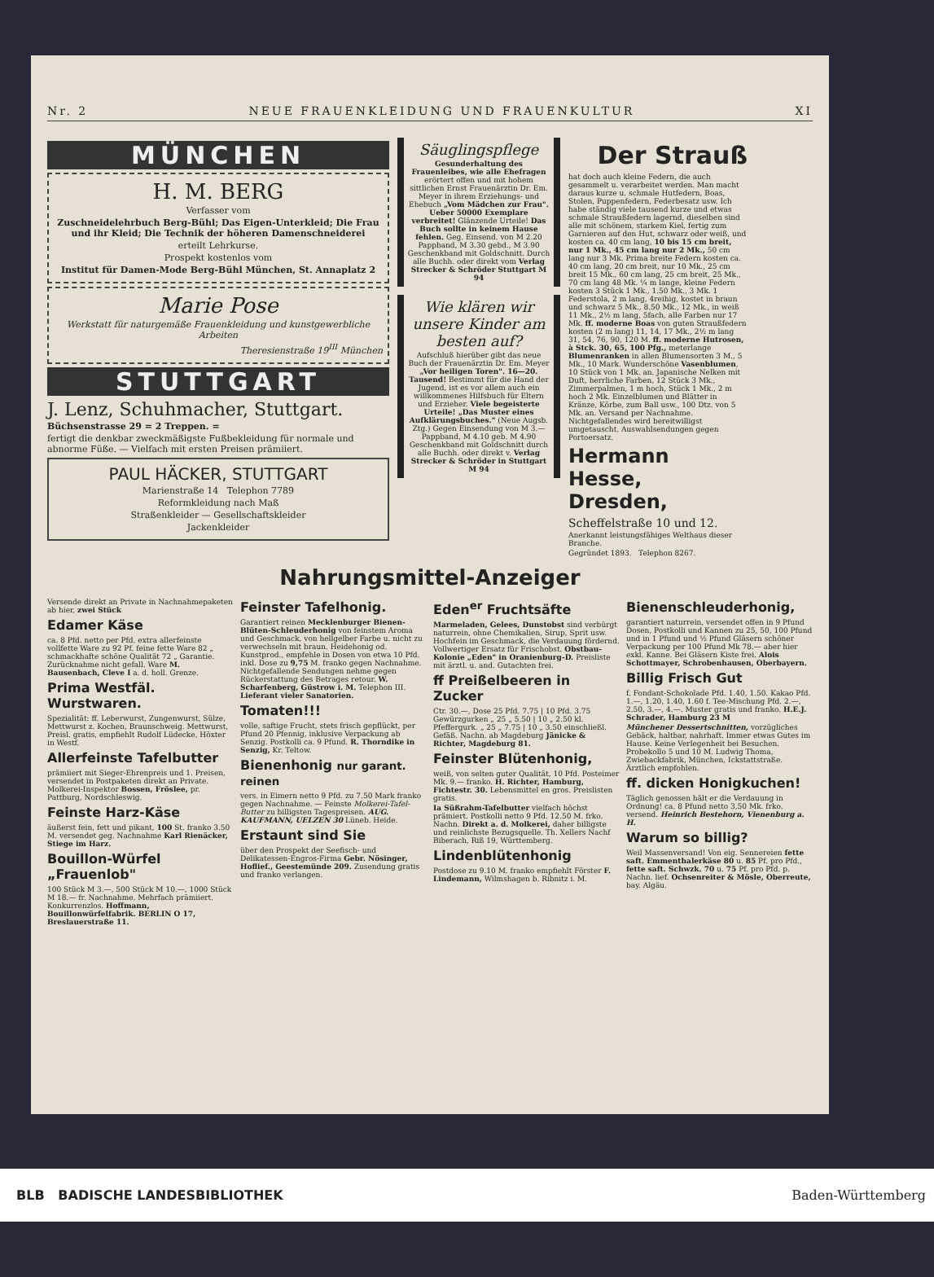Nr. 2 NEUE FRAUENKLEIDUNG UND FRAUENKULTUR XI
MÜNCHEN
H. M. BERG
Verfasser vom
Zuschneidelehrbuch Berg-Bühl; Das Eigen-Unterkleid; Die Frau und ihr Kleid; Die Technik der höheren Damenschneiderei
erteilt Lehrkurse.
Prospekt kostenlos vom
Institut für Damen-Mode Berg-Bühl München, St. Annaplatz 2
Marie Pose
Werkstatt für naturgemäße Frauenkleidung und kunstgewerbliche Arbeiten
Theresienstraße 19<sup>III</sup> München
STUTTGART
J. Lenz, Schuhmacher, Stuttgart.
Büchsenstrasse 29 = 2 Treppen. =
fertigt die denkbar zweckmäßigste Fußbekleidung für normale und abnorme Füße. — Vielfach mit ersten Preisen prämiiert.
PAUL HÄCKER, STUTTGART
Marienstraße 14 Telephon 7789
Reformkleidung nach Maß
Straßenkleider — Gesellschaftskleider
Jackenkleider
Säuglingspflege
Gesunderhaltung des Frauenleibes, wie alle Ehefragen erörtert offen und mit hohem sittlichen Ernst Frauenärztin Dr. Em. Meyer in ihrem Erziehungs- und Ehebuch „Vom Mädchen zur Frau". Ueber 50000 Exemplare verbreitet! Glänzende Urteile! Das Buch sollte in keinem Hause fehlen. Geg. Einsend. von M 2.20 Pappband, M 3.30 gebd., M 3.90 Geschenkband mit Goldschnitt. Durch alle Buchh. oder direkt vom Verlag Strecker & Schröder Stuttgart M 94
Wie klären wir unsere Kinder am besten auf?
Aufschluß hierüber gibt das neue Buch der Frauenärztin Dr. Em. Meyer „Vor heiligen Toren". 16—20. Tausend! Bestimmt für die Hand der Jugend, ist es vor allem auch ein willkommenes Hilfsbuch für Eltern und Erzieher. Viele begeisterte Urteile! „Das Muster eines Aufklärungsbuches." (Neue Augsb. Ztg.) Gegen Einsendung von M 3.— Pappband, M 4.10 geb. M 4.90 Geschenkband mit Goldschnitt durch alle Buchh. oder direkt v. Verlag Strecker & Schröder in Stuttgart M 94
Der Strauß
hat doch auch kleine Federn, die auch gesammelt u. verarbeitet werden. Man macht daraus kurze u. schmale Hutfedern, Boas, Stolen, Puppenfedern, Federbesatz usw. Ich habe ständig viele tausend kurze und etwas schmale Straußfedern lagernd, dieselben sind alle mit schönem, starkem Kiel, fertig zum Garnieren auf den Hut, schwarz oder weiß, und kosten ca. 40 cm lang, 10 bis 15 cm breit, nur 1 Mk., 45 cm lang nur 2 Mk., 50 cm lang nur 3 Mk. Prima breite Federn kosten ca. 40 cm lang, 20 cm breit, nur 10 Mk., 25 cm breit 15 Mk., 60 cm lang, 25 cm breit, 25 Mk., 70 cm lang 48 Mk. ¼ m lange, kleine Federn kosten 3 Stück 1 Mk., 1.50 Mk., 3 Mk. 1 Federstola, 2 m lang, 4reihig, kostet in braun und schwarz 5 Mk., 8.50 Mk., 12 Mk., in weiß 11 Mk., 2½ m lang, 5fach, alle Farben nur 17 Mk. ff. moderne Boas von guten Straußfedern kosten (2 m lang) 11, 14, 17 Mk., 2½ m lang 31, 54, 76, 90, 120 M. ff. moderne Hutrosen, à Stck. 30, 65, 100 Pfg., meterlange Blumenranken in allen Blumensorten 3 M., 5 Mk., 10 Mark. Wunderschöne Vasenblumen, 10 Stück von 1 Mk. an. Japanische Nelken mit Duft, herrliche Farben, 12 Stück 3 Mk., Zimmerpalmen, 1 m hoch, Stück 1 Mk., 2 m hoch 2 Mk. Einzelblumen und Blätter in Kränze, Körbe, zum Ball usw., 100 Dtz. von 5 Mk. an. Versand per Nachnahme. Nichtgefallendes wird bereitwilligst umgetauscht. Auswahlsendungen gegen Portoersatz.
Hermann Hesse, Dresden,
Scheffelstraße 10 und 12.
Anerkannt leistungsfähiges Welthaus dieser Branche.
Gegründet 1893. Telephon 8267.
Nahrungsmittel-Anzeiger
Versende direkt an Private in Nachnahmepaketen ab hier, zwei Stück
Edamer Käse
ca. 8 Pfd. netto per Pfd. extra allerfeinste vollfette Ware zu 92 Pf. feine fette Ware 82 „ schmackhafte schöne Qualität 72 „ Garantie. Zurücknahme nicht gefall. Ware M. Bausenbach, Cleve I a. d. holl. Grenze.
Prima Westfäl. Wurstwaren.
Spezialität: ff. Leberwurst, Zungenwurst, Sülze, Mettwurst z. Kochen, Braunschweig. Mettwurst, Preisl. gratis, empfiehlt Rudolf Lüdecke, Höxter in Westf.
Allerfeinste Tafelbutter
prämiiert mit Sieger-Ehrenpreis und 1. Preisen, versendet in Postpaketen direkt an Private. Molkerei-Inspektor Bossen, Fröslee, pr. Pattburg, Nordschleswig.
Feinste Harz-Käse
äußerst fein, fett und pikant, 100 St. franko 3.50 M. versendet geg. Nachnahme Karl Rienäcker, Stiege im Harz.
Bouillon-Würfel „Frauenlob"
100 Stück M 3.—, 500 Stück M 10.—, 1000 Stück M 18.— fr. Nachnahme. Mehrfach prämiiert. Konkurrenzlos. Hoffmann, Bouillonwürfelfabrik. BERLIN O 17, Breslauerstraße 11.
Feinster Tafelhonig.
Garantiert reinen Mecklenburger Bienen-Blüten-Schleuderhonig von feinstem Aroma und Geschmack, von hellgelber Farbe u. nicht zu verwechseln mit braun. Heidehonig od. Kunstprod., empfehle in Dosen von etwa 10 Pfd. inkl. Dose zu 9,75 M. franko gegen Nachnahme. Nichtgefallende Sendungen nehme gegen Rückerstattung des Betrages retour. W. Scharfenberg, Güstrow i. M. Telephon III. Lieferant vieler Sanatorien.
Tomaten!!!
volle, saftige Frucht, stets frisch gepflückt, per Pfund 20 Pfennig, inklusive Verpackung ab Senzig. Postkolli ca. 9 Pfund. R. Thorndike in Senzig, Kr. Teltow.
Bienenhonig nur garant. reinen
vers. in Eimern netto 9 Pfd. zu 7.50 Mark franko gegen Nachnahme. — Feinste Molkerei-Tafel-Butter zu billigsten Tagespreisen. AUG. KAUFMANN, UELZEN 30 Lüneb. Heide.
Erstaunt sind Sie
über den Prospekt der Seefisch- und Delikatessen-Engros-Firma Gebr. Nösinger, Hoflief., Geestemünde 209. Zusendung gratis und franko verlangen.
Eden<sup>er</sup> Fruchtsäfte
Marmeladen, Gelees, Dunstobst sind verbürgt naturrein, ohne Chemikalien, Sirup, Sprit usw. Hochfein im Geschmack, die Verdauung fördernd. Vollwertiger Ersatz für Frischobst. Obstbau-Kolonie „Eden" in Oranienburg-D. Preisliste mit ärztl. u. and. Gutachten frei.
ff Preißelbeeren in Zucker
Ctr. 30.—, Dose 25 Pfd. 7.75 | 10 Pfd. 3.75 Gewürzgurken „ 25 „ 5.50 | 10 „ 2.50 kl. Pfeffergurk. „ 25 „ 7.75 | 10 „ 3.50 einschließl. Gefäß. Nachn. ab Magdeburg Jänicke & Richter, Magdeburg 81.
Feinster Blütenhonig,
weiß, von selten guter Qualität, 10 Pfd. Posteimer Mk. 9.— franko. H. Richter, Hamburg, Fichtestr. 30. Lebensmittel en gros. Preislisten gratis.
Ia Süßrahm-Tafelbutter vielfach höchst prämiert. Postkolli netto 9 Pfd. 12.50 M. frko. Nachn. Direkt a. d. Molkerei, daher billigste und reinlichste Bezugsquelle. Th. Xellers Nachf Biberach, Riß 19, Württemberg.
Lindenblütenhonig
Postdose zu 9.10 M. franko empfiehlt Förster F. Lindemann, Wilmshagen b. Ribnitz i. M.
Bienenschleuderhonig,
garantiert naturrein, versendet offen in 9 Pfund Dosen, Postkolli und Kannen zu 25, 50, 100 Pfund und in 1 Pfund und ½ Pfund Gläsern schöner Verpackung per 100 Pfund Mk 78.— aber hier exkl. Kanne. Bei Gläsern Kiste frei. Alois Schottmayer, Schrobenhausen, Oberbayern.
Billig Frisch Gut
f. Fondant-Schokolade Pfd. 1.40, 1.50. Kakao Pfd. 1.—, 1.20, 1.40, 1.60 f. Tee-Mischung Pfd. 2.—, 2.50, 3.—, 4.—. Muster gratis und franko. H.E.J. Schrader, Hamburg 23 M
Münchener Dessertschnitten, vorzügliches Gebäck, haltbar, nahrhaft. Immer etwas Gutes im Hause. Keine Verlegenheit bei Besuchen. Probekollo 5 und 10 M. Ludwig Thoma, Zwiebackfabrik, München, Ickstattstraße. Ärztlich empfohlen.
ff. dicken Honigkuchen!
Täglich genossen hält er die Verdauung in Ordnung! ca. 8 Pfund netto 3,50 Mk. frko. versend. Heinrich Bestehorn, Vienenburg a. H.
Warum so billig?
Weil Massenversand! Von eig. Sennereien fette saft. Emmenthalerkäse 80 u. 85 Pf. pro Pfd., fette saft. Schwzk. 70 u. 75 Pf. pro Pfd. p. Nachn. lief. Ochsenreiter & Mösle, Oberreute, bay. Algäu.
BLB BADISCHE LANDESBIBLIOTHEK
Baden-Württemberg